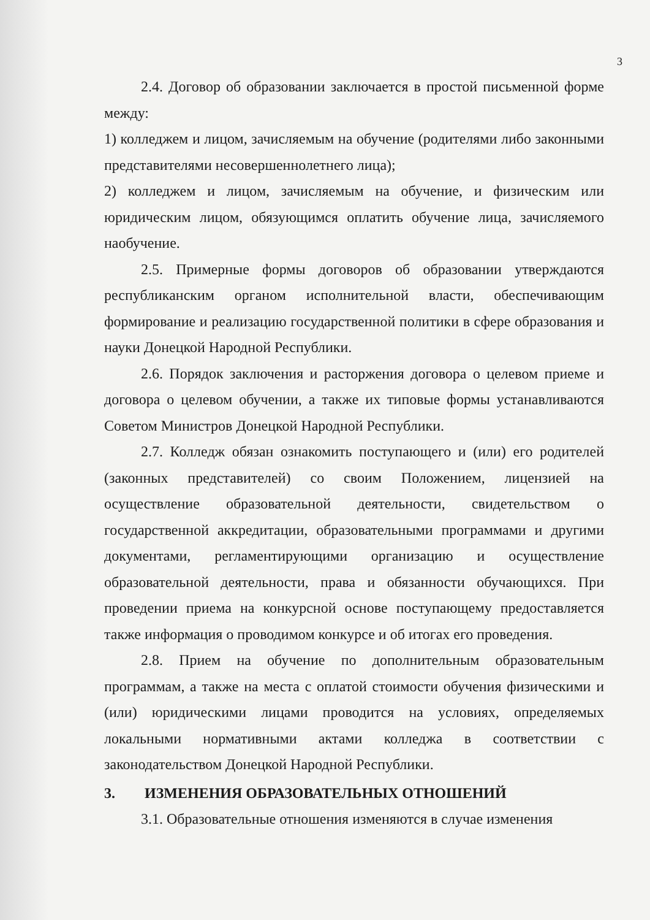3
2.4. Договор об образовании заключается в простой письменной форме между:
1) колледжем и лицом, зачисляемым на обучение (родителями либо законными представителями несовершеннолетнего лица);
2) колледжем и лицом, зачисляемым на обучение, и физическим или юридическим лицом, обязующимся оплатить обучение лица, зачисляемого наобучение.
2.5. Примерные формы договоров об образовании утверждаются республиканским органом исполнительной власти, обеспечивающим формирование и реализацию государственной политики в сфере образования и науки Донецкой Народной Республики.
2.6. Порядок заключения и расторжения договора о целевом приеме и договора о целевом обучении, а также их типовые формы устанавливаются Советом Министров Донецкой Народной Республики.
2.7. Колледж обязан ознакомить поступающего и (или) его родителей (законных представителей) со своим Положением, лицензией на осуществление образовательной деятельности, свидетельством о государственной аккредитации, образовательными программами и другими документами, регламентирующими организацию и осуществление образовательной деятельности, права и обязанности обучающихся. При проведении приема на конкурсной основе поступающему предоставляется также информация о проводимом конкурсе и об итогах его проведения.
2.8. Прием на обучение по дополнительным образовательным программам, а также на места с оплатой стоимости обучения физическими и (или) юридическими лицами проводится на условиях, определяемых локальными нормативными актами колледжа в соответствии с законодательством Донецкой Народной Республики.
3. ИЗМЕНЕНИЯ ОБРАЗОВАТЕЛЬНЫХ ОТНОШЕНИЙ
3.1. Образовательные отношения изменяются в случае изменения